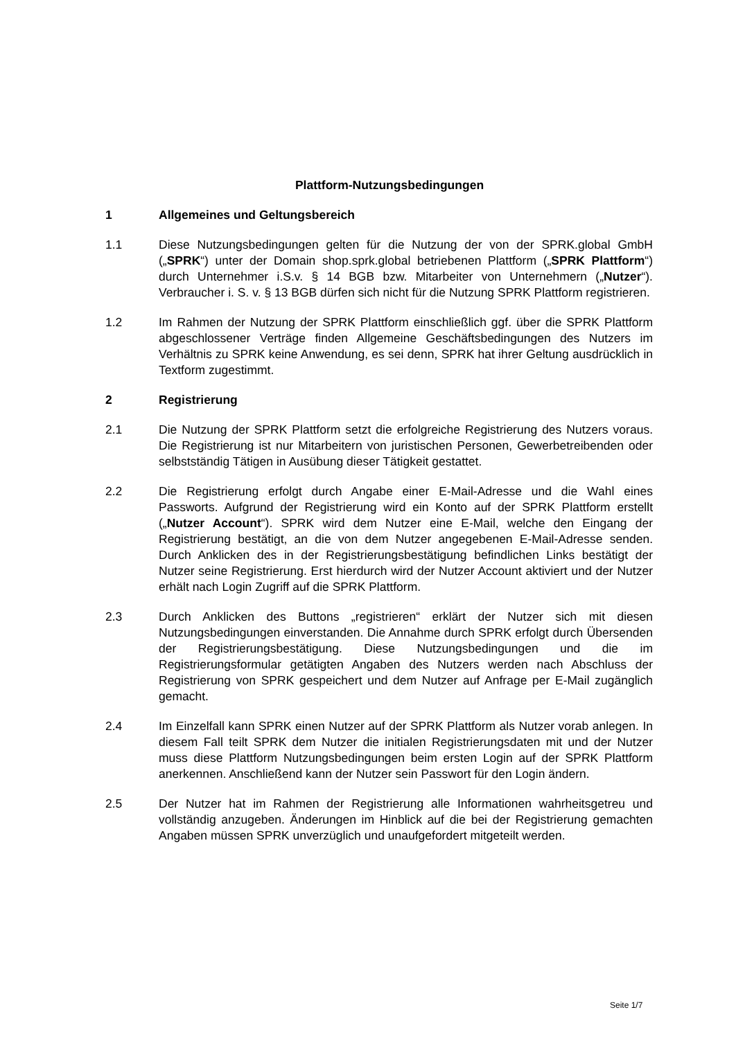Plattform-Nutzungsbedingungen
1 Allgemeines und Geltungsbereich
1.1 Diese Nutzungsbedingungen gelten für die Nutzung der von der SPRK.global GmbH („SPRK“) unter der Domain shop.sprk.global betriebenen Plattform („SPRK Plattform“) durch Unternehmer i.S.v. § 14 BGB bzw. Mitarbeiter von Unternehmern („Nutzer“). Verbraucher i. S. v. § 13 BGB dürfen sich nicht für die Nutzung SPRK Plattform registrieren.
1.2 Im Rahmen der Nutzung der SPRK Plattform einschließlich ggf. über die SPRK Plattform abgeschlossener Verträge finden Allgemeine Geschäftsbedingungen des Nutzers im Verhältnis zu SPRK keine Anwendung, es sei denn, SPRK hat ihrer Geltung ausdrücklich in Textform zugestimmt.
2 Registrierung
2.1 Die Nutzung der SPRK Plattform setzt die erfolgreiche Registrierung des Nutzers voraus. Die Registrierung ist nur Mitarbeitern von juristischen Personen, Gewerbetreibenden oder selbstständig Tätigen in Ausübung dieser Tätigkeit gestattet.
2.2 Die Registrierung erfolgt durch Angabe einer E-Mail-Adresse und die Wahl eines Passworts. Aufgrund der Registrierung wird ein Konto auf der SPRK Plattform erstellt („Nutzer Account“). SPRK wird dem Nutzer eine E-Mail, welche den Eingang der Registrierung bestätigt, an die von dem Nutzer angegebenen E-Mail-Adresse senden. Durch Anklicken des in der Registrierungsbestätigung befindlichen Links bestätigt der Nutzer seine Registrierung. Erst hierdurch wird der Nutzer Account aktiviert und der Nutzer erhält nach Login Zugriff auf die SPRK Plattform.
2.3 Durch Anklicken des Buttons „registrieren“ erklärt der Nutzer sich mit diesen Nutzungsbedingungen einverstanden. Die Annahme durch SPRK erfolgt durch Übersenden der Registrierungsbestätigung. Diese Nutzungsbedingungen und die im Registrierungsformular getätigten Angaben des Nutzers werden nach Abschluss der Registrierung von SPRK gespeichert und dem Nutzer auf Anfrage per E-Mail zugänglich gemacht.
2.4 Im Einzelfall kann SPRK einen Nutzer auf der SPRK Plattform als Nutzer vorab anlegen. In diesem Fall teilt SPRK dem Nutzer die initialen Registrierungsdaten mit und der Nutzer muss diese Plattform Nutzungsbedingungen beim ersten Login auf der SPRK Plattform anerkennen. Anschließend kann der Nutzer sein Passwort für den Login ändern.
2.5 Der Nutzer hat im Rahmen der Registrierung alle Informationen wahrheitsgetreu und vollständig anzugeben. Änderungen im Hinblick auf die bei der Registrierung gemachten Angaben müssen SPRK unverzüglich und unaufgefordert mitgeteilt werden.
Seite 1/7